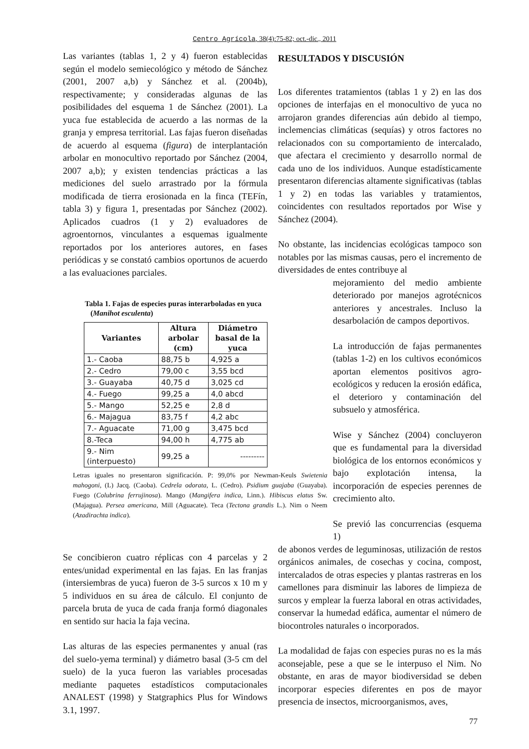Centro Agrícola, 38(4):75-82; oct.-dic., 2011
Las variantes (tablas 1, 2 y 4) fueron establecidas según el modelo semiecológico y método de Sánchez (2001, 2007 a,b) y Sánchez et al. (2004b), respectivamente; y consideradas algunas de las posibilidades del esquema 1 de Sánchez (2001). La yuca fue establecida de acuerdo a las normas de la granja y empresa territorial. Las fajas fueron diseñadas de acuerdo al esquema (figura) de interplantación arbolar en monocultivo reportado por Sánchez (2004, 2007 a,b); y existen tendencias prácticas a las mediciones del suelo arrastrado por la fórmula modificada de tierra erosionada en la finca (TEFín, tabla 3) y figura 1, presentadas por Sánchez (2002). Aplicados cuadros (1 y 2) evaluadores de agroentornos, vinculantes a esquemas igualmente reportados por los anteriores autores, en fases periódicas y se constató cambios oportunos de acuerdo a las evaluaciones parciales.
Tabla 1. Fajas de especies puras interarboladas en yuca
(Manihot esculenta)
| Variantes | Altura arbolar (cm) | Diámetro basal de la yuca |
| --- | --- | --- |
| 1.- Caoba | 88,75 b | 4,925 a |
| 2.- Cedro | 79,00 c | 3,55 bcd |
| 3.- Guayaba | 40,75 d | 3,025 cd |
| 4.- Fuego | 99,25 a | 4,0 abcd |
| 5.- Mango | 52,25 e | 2,8 d |
| 6.- Majagua | 83,75 f | 4,2 abc |
| 7.- Aguacate | 71,00 g | 3,475 bcd |
| 8.-Teca | 94,00 h | 4,775 ab |
| 9.- Nim (interpuesto) | 99,25 a | --------- |
Letras iguales no presentaron significación. P: 99,0% por Newman-Keuls Swietenia mahogoni, (L) Jacq. (Caoba). Cedrela odorata, L. (Cedro). Psidium guajaba (Guayaba). Fuego (Colubrina ferrujinosa). Mango (Mangifera indica, Linn.). Hibiscus elatus Sw. (Majagua). Persea americana, Mill (Aguacate). Teca (Tectona grandis L.). Nim o Neem (Azadirachta indica).
Se concibieron cuatro réplicas con 4 parcelas y 2 entes/unidad experimental en las fajas. En las franjas (intersiembras de yuca) fueron de 3-5 surcos x 10 m y 5 individuos en su área de cálculo. El conjunto de parcela bruta de yuca de cada franja formó diagonales en sentido sur hacia la faja vecina.
Las alturas de las especies permanentes y anual (ras del suelo-yema terminal) y diámetro basal (3-5 cm del suelo) de la yuca fueron las variables procesadas mediante paquetes estadísticos computacionales ANALEST (1998) y Statgraphics Plus for Windows 3.1, 1997.
RESULTADOS Y DISCUSIÓN
Los diferentes tratamientos (tablas 1 y 2) en las dos opciones de interfajas en el monocultivo de yuca no arrojaron grandes diferencias aún debido al tiempo, inclemencias climáticas (sequías) y otros factores no relacionados con su comportamiento de intercalado, que afectara el crecimiento y desarrollo normal de cada uno de los individuos. Aunque estadísticamente presentaron diferencias altamente significativas (tablas 1 y 2) en todas las variables y tratamientos, coincidentes con resultados reportados por Wise y Sánchez (2004).
No obstante, las incidencias ecológicas tampoco son notables por las mismas causas, pero el incremento de diversidades de entes contribuye al
mejoramiento del medio ambiente deteriorado por manejos agrotécnicos anteriores y ancestrales. Incluso la desarbolación de campos deportivos.
La introducción de fajas permanentes (tablas 1-2) en los cultivos económicos aportan elementos positivos agro-ecológicos y reducen la erosión edáfica, el deterioro y contaminación del subsuelo y atmosférica.
Wise y Sánchez (2004) concluyeron que es fundamental para la diversidad biológica de los entornos económicos y bajo explotación intensa, la incorporación de especies perennes de crecimiento alto.
Se previó las concurrencias (esquema 1)
de abonos verdes de leguminosas, utilización de restos orgánicos animales, de cosechas y cocina, compost, intercalados de otras especies y plantas rastreras en los camellones para disminuir las labores de limpieza de surcos y emplear la fuerza laboral en otras actividades, conservar la humedad edáfica, aumentar el número de biocontroles naturales o incorporados.
La modalidad de fajas con especies puras no es la más aconsejable, pese a que se le interpuso el Nim. No obstante, en aras de mayor biodiversidad se deben incorporar especies diferentes en pos de mayor presencia de insectos, microorganismos, aves,
77